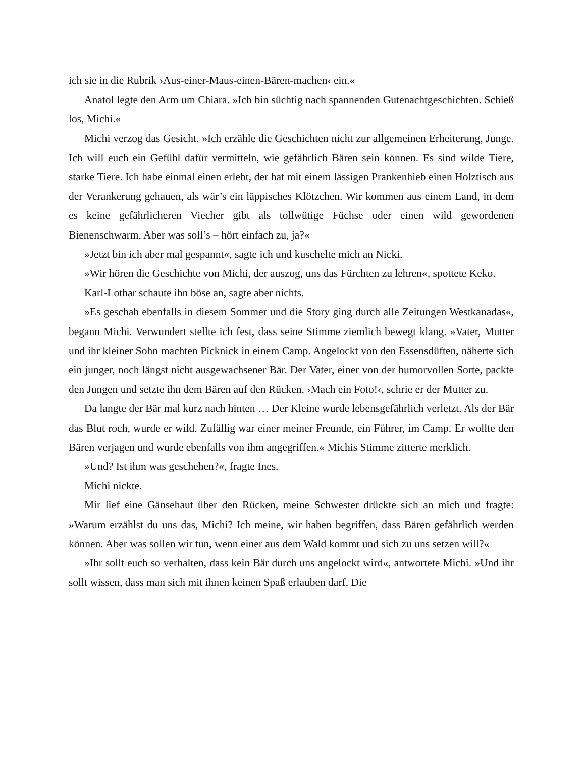ich sie in die Rubrik ›Aus-einer-Maus-einen-Bären-machen‹ ein.«
Anatol legte den Arm um Chiara. »Ich bin süchtig nach spannenden Gutenachtgeschichten. Schieß los, Michi.«
Michi verzog das Gesicht. »Ich erzähle die Geschichten nicht zur allgemeinen Erheiterung, Junge. Ich will euch ein Gefühl dafür vermitteln, wie gefährlich Bären sein können. Es sind wilde Tiere, starke Tiere. Ich habe einmal einen erlebt, der hat mit einem lässigen Prankenhieb einen Holztisch aus der Verankerung gehauen, als wär’s ein läppisches Klötzchen. Wir kommen aus einem Land, in dem es keine gefährlicheren Viecher gibt als tollwütige Füchse oder einen wild gewordenen Bienenschwarm. Aber was soll’s – hört einfach zu, ja?«
»Jetzt bin ich aber mal gespannt«, sagte ich und kuschelte mich an Nicki.
»Wir hören die Geschichte von Michi, der auszog, uns das Fürchten zu lehren«, spottete Keko.
Karl-Lothar schaute ihn böse an, sagte aber nichts.
»Es geschah ebenfalls in diesem Sommer und die Story ging durch alle Zeitungen Westkanadas«, begann Michi. Verwundert stellte ich fest, dass seine Stimme ziemlich bewegt klang. »Vater, Mutter und ihr kleiner Sohn machten Picknick in einem Camp. Angelockt von den Essensdüften, näherte sich ein junger, noch längst nicht ausgewachsener Bär. Der Vater, einer von der humorvollen Sorte, packte den Jungen und setzte ihn dem Bären auf den Rücken. ›Mach ein Foto!‹, schrie er der Mutter zu.
Da langte der Bär mal kurz nach hinten … Der Kleine wurde lebensgefährlich verletzt. Als der Bär das Blut roch, wurde er wild. Zufällig war einer meiner Freunde, ein Führer, im Camp. Er wollte den Bären verjagen und wurde ebenfalls von ihm angegriffen.« Michis Stimme zitterte merklich.
»Und? Ist ihm was geschehen?«, fragte Ines.
Michi nickte.
Mir lief eine Gänsehaut über den Rücken, meine Schwester drückte sich an mich und fragte: »Warum erzählst du uns das, Michi? Ich meine, wir haben begriffen, dass Bären gefährlich werden können. Aber was sollen wir tun, wenn einer aus dem Wald kommt und sich zu uns setzen will?«
»Ihr sollt euch so verhalten, dass kein Bär durch uns angelockt wird«, antwortete Michi. »Und ihr sollt wissen, dass man sich mit ihnen keinen Spaß erlauben darf. Die